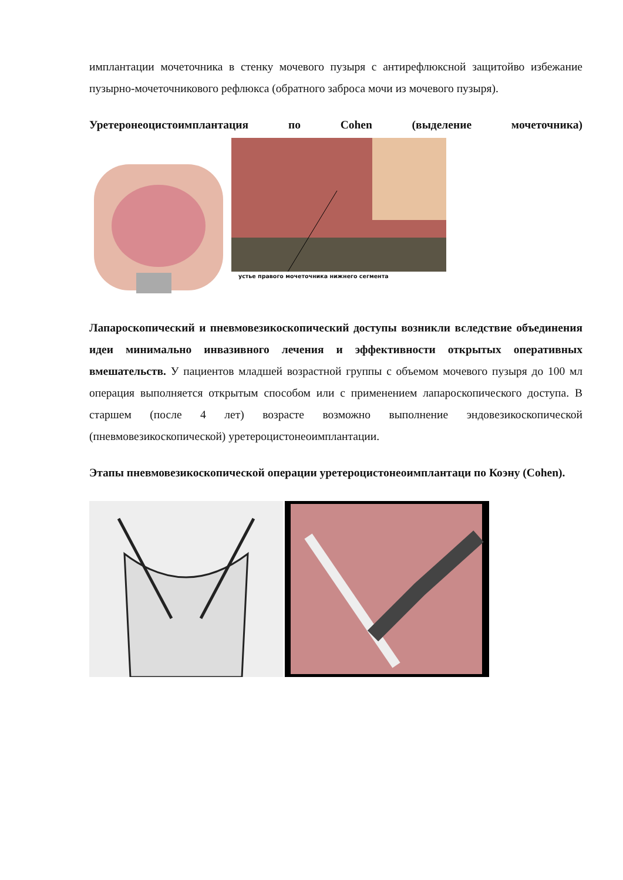имплантации мочеточника в стенку мочевого пузыря с антирефлюксной защитойво избежание пузырно-мочеточникового рефлюкса (обратного заброса мочи из мочевого пузыря).
Уретеронеоцистоимплантация по Cohen (выделение мочеточника)
устье правого мочеточника нижнего сегмента
Лапароскопический и пневмовезикоскопический доступы возникли вследствие объединения идеи минимально инвазивного лечения и эффективности открытых оперативных вмешательств. У пациентов младшей возрастной группы с объемом мочевого пузыря до 100 мл операция выполняется открытым способом или с применением лапароскопического доступа. В старшем (после 4 лет) возрасте возможно выполнение эндовезикоскопической (пневмовезикоскопической) уретероцистонеоимплантации.
Этапы пневмовезикоскопической операции уретероцистонеоимплантаци по Коэну (Cohen).